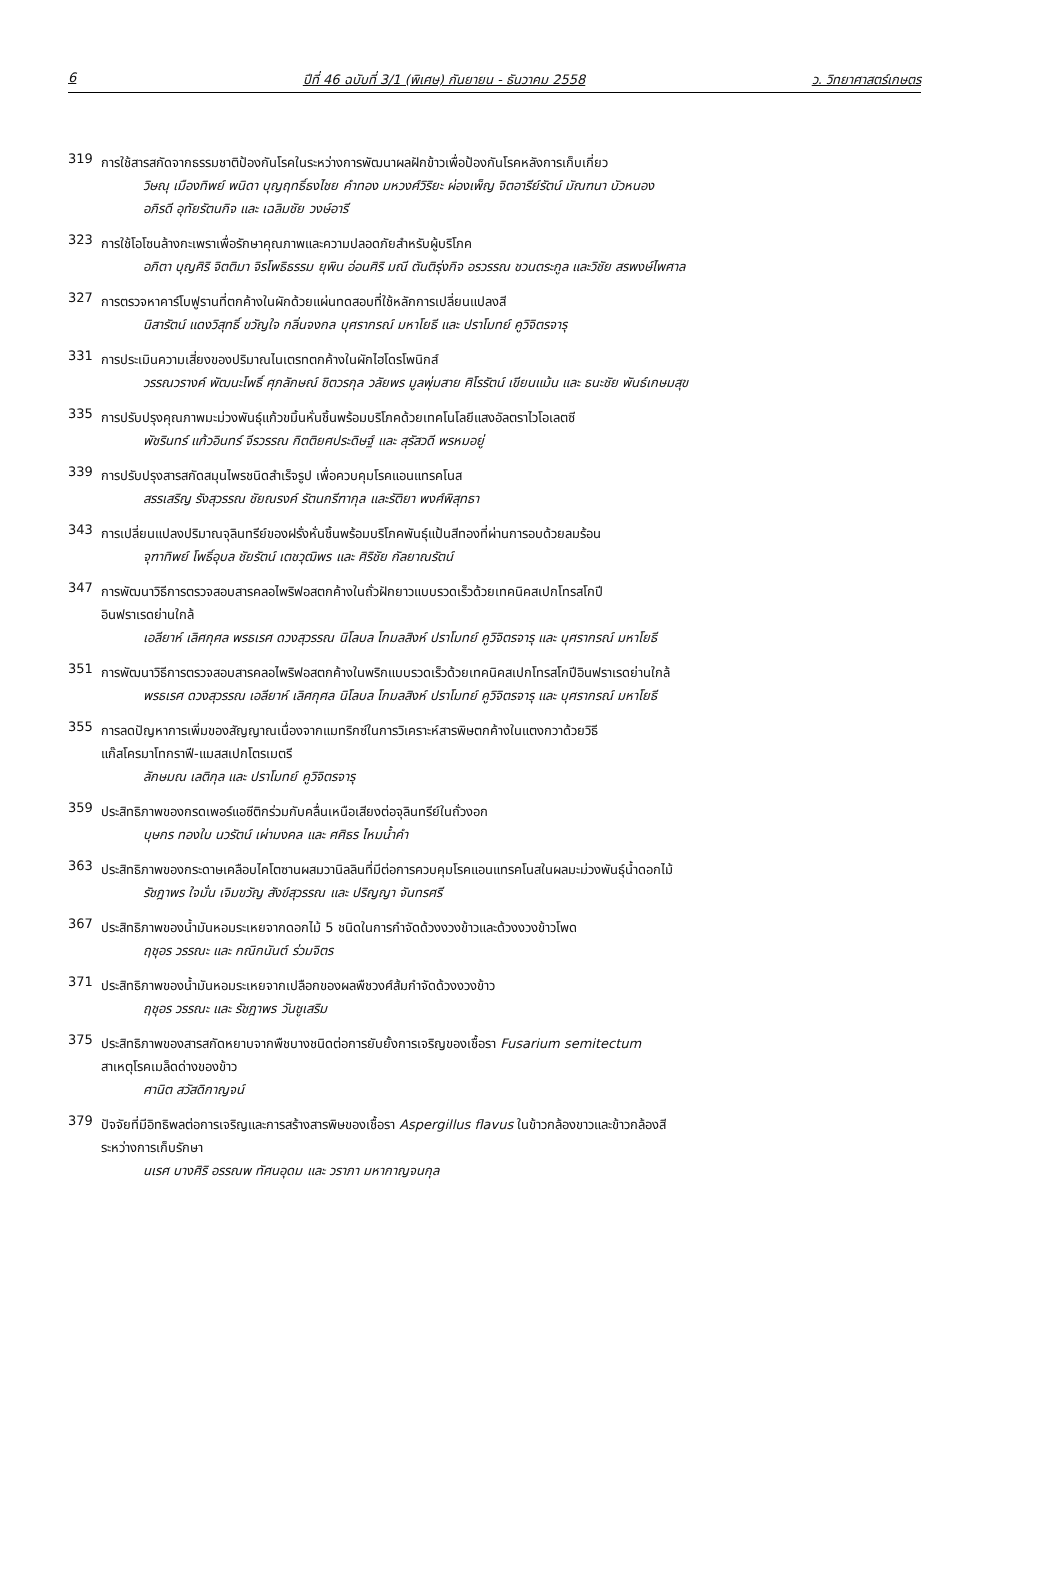6 ปีที่ 46 ฉบับที่ 3/1 (พิเศษ) กันยายน - ธันวาคม 2558 ว. วิทยาศาสตร์เกษตร
319
การใช้สารสกัดจากธรรมชาติป้องกันโรคในระหว่างการพัฒนาผลฝักข้าวเพื่อป้องกันโรคหลังการเก็บเกี่ยว
วิษณุ เมืองทิพย์ พนิดา บุญฤทธิ์ธงไชย คำทอง มหวงศ์วิริยะ ผ่องเพ็ญ จิตอารีย์รัตน์ มัณฑนา บัวหนอง
อภิรดี อุทัยรัตนกิจ และ เฉลิมชัย วงษ์อารี
323
การใช้โอโซนล้างกะเพราเพื่อรักษาคุณภาพและความปลอดภัยสำหรับผู้บริโภค
อภิตา บุญศิริ จิตติมา จิรโพธิธรรม ยุพิน อ่อนศิริ มณี ตันติรุ่งกิจ อรวรรณ ชวนตระกูล และวิชัย สรพงษ์ไพศาล
327
การตรวจหาคาร์โบฟูรานที่ตกค้างในผักด้วยแผ่นทดสอบที่ใช้หลักการเปลี่ยนแปลงสี
นิสารัตน์ แดงวิสุทธิ์ ขวัญใจ กลิ่นจงกล บุศรากรณ์ มหาโยธี และ ปราโมทย์ คูวิจิตรจารุ
331
การประเมินความเสี่ยงของปริมาณไนเตรทตกค้างในผักไฮโดรโพนิกส์
วรรณวรางค์ พัฒนะโพธิ์ ศุภลักษณ์ ชิตวรกุล วลัยพร มูลพุ่มสาย ศิโรรัตน์ เขียนแม้น และ ธนะชัย พันธ์เกษมสุข
335
การปรับปรุงคุณภาพมะม่วงพันธุ์แก้วขมิ้นหั่นชิ้นพร้อมบริโภคด้วยเทคโนโลยีแสงอัลตราไวโอเลตซี
พัชรินทร์ แก้วอินทร์ จีรวรรณ กิตติยศประดิษฐ์ และ สุรัสวดี พรหมอยู่
339
การปรับปรุงสารสกัดสมุนไพรชนิดสำเร็จรูป เพื่อควบคุมโรคแอนแทรคโนส
สรรเสริญ รังสุวรรณ ชัยณรงค์ รัตนกรีฑากุล และรัติยา พงศ์พิสุทธา
343
การเปลี่ยนแปลงปริมาณจุลินทรีย์ของฝรั่งหั่นชิ้นพร้อมบริโภคพันธุ์แป้นสีทองที่ผ่านการอบด้วยลมร้อน
จุฑาทิพย์ โพธิ์อุบล ชัยรัตน์ เตชวุฒิพร และ ศิริชัย กัลยาณรัตน์
347
การพัฒนาวิธีการตรวจสอบสารคลอไพริฟอสตกค้างในถั่วฝักยาวแบบรวดเร็วด้วยเทคนิคสเปกโทรสโกปี
อินฟราเรดย่านใกล้
เอลียาห์ เลิศกุศล พรธเรศ ดวงสุวรรณ นิโลบล โกมลสิงห์ ปราโมทย์ คูวิจิตรจารุ และ บุศรากรณ์ มหาโยธี
351
การพัฒนาวิธีการตรวจสอบสารคลอไพริฟอสตกค้างในพริกแบบรวดเร็วด้วยเทคนิคสเปกโทรสโกปีอินฟราเรดย่านใกล้
พรธเรศ ดวงสุวรรณ เอลียาห์ เลิศกุศล นิโลบล โกมลสิงห์ ปราโมทย์ คูวิจิตรจารุ และ บุศรากรณ์ มหาโยธี
355
การลดปัญหาการเพิ่มของสัญญาณเนื่องจากแมทริกซ์ในการวิเคราะห์สารพิษตกค้างในแตงกวาด้วยวิธี
แก๊สโครมาโทกราฟี-แมสสเปกโตรเมตรี
ลักษมณ เลติกุล และ ปราโมทย์ คูวิจิตรจารุ
359
ประสิทธิภาพของกรดเพอร์แอซีติกร่วมกับคลื่นเหนือเสียงต่อจุลินทรีย์ในถั่วงอก
บุษกร ทองใบ นวรัตน์ เผ่ามงคล และ ศศิธร ไหมน้ำคำ
363
ประสิทธิภาพของกระดาษเคลือบไคโตซานผสมวานิลลินที่มีต่อการควบคุมโรคแอนแทรคโนสในผลมะม่วงพันธุ์น้ำดอกไม้
รัชฎาพร ใจมั่น เจิมขวัญ สังข์สุวรรณ และ ปริญญา จันทรศรี
367
ประสิทธิภาพของน้ำมันหอมระเหยจากดอกไม้ 5 ชนิดในการกำจัดด้วงงวงข้าวและด้วงงวงข้าวโพด
ฤชุอร วรรณะ และ กณิกนันต์ ร่วมจิตร
371
ประสิทธิภาพของน้ำมันหอมระเหยจากเปลือกของผลพืชวงศ์ส้มกำจัดด้วงงวงข้าว
ฤชุอร วรรณะ และ รัชฎาพร วันชูเสริม
375
ประสิทธิภาพของสารสกัดหยาบจากพืชบางชนิดต่อการยับยั้งการเจริญของเชื้อรา Fusarium semitectum
สาเหตุโรคเมล็ดด่างของข้าว
ศานิต สวัสดิกาญจน์
379
ปัจจัยที่มีอิทธิพลต่อการเจริญและการสร้างสารพิษของเชื้อรา Aspergillus flavus ในข้าวกล้องขาวและข้าวกล้องสี
ระหว่างการเก็บรักษา
นเรศ บางศิริ อรรณพ ทัศนอุดม และ วราภา มหากาญจนกุล